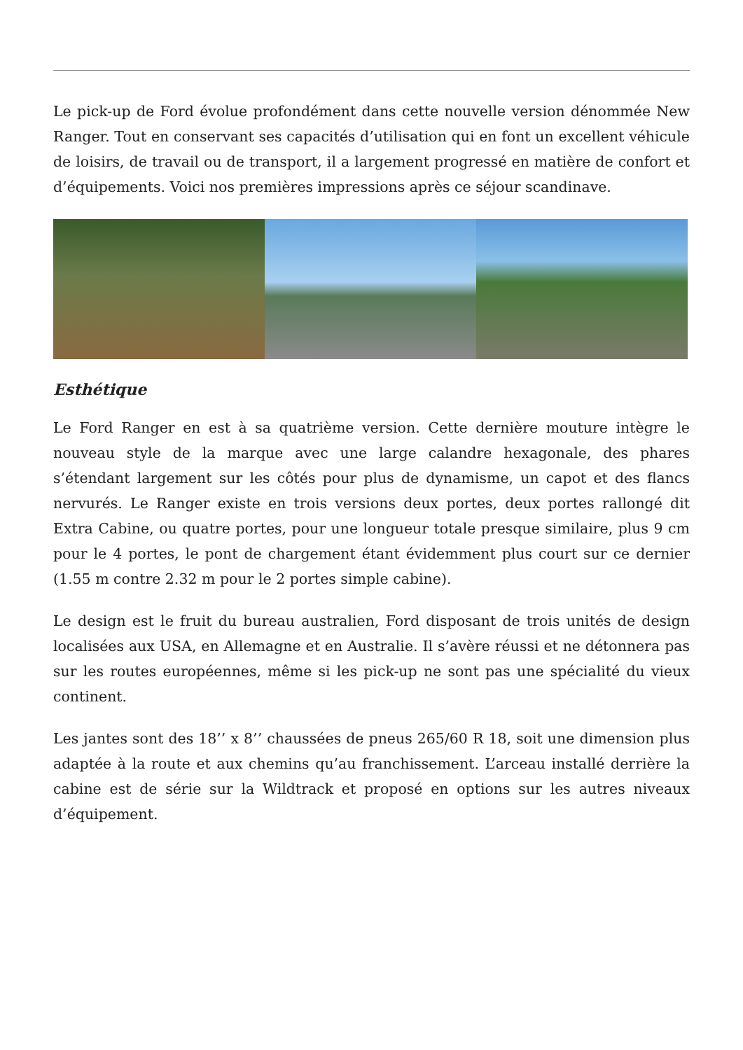Le pick-up de Ford évolue profondément dans cette nouvelle version dénommée New Ranger. Tout en conservant ses capacités d’utilisation qui en font un excellent véhicule de loisirs, de travail ou de transport, il a largement progressé en matière de confort et d’équipements. Voici nos premières impressions après ce séjour scandinave.
Esthétique
Le Ford Ranger en est à sa quatrième version. Cette dernière mouture intègre le nouveau style de la marque avec une large calandre hexagonale, des phares s’étendant largement sur les côtés pour plus de dynamisme, un capot et des flancs nervurés. Le Ranger existe en trois versions deux portes, deux portes rallongé dit Extra Cabine, ou quatre portes, pour une longueur totale presque similaire, plus 9 cm pour le 4 portes, le pont de chargement étant évidemment plus court sur ce dernier (1.55 m contre 2.32 m pour le 2 portes simple cabine).
Le design est le fruit du bureau australien, Ford disposant de trois unités de design localisées aux USA, en Allemagne et en Australie. Il s’avère réussi et ne détonnera pas sur les routes européennes, même si les pick-up ne sont pas une spécialité du vieux continent.
Les jantes sont des 18’’ x 8’’ chaussées de pneus 265/60 R 18, soit une dimension plus adaptée à la route et aux chemins qu’au franchissement. L’arceau installé derrière la cabine est de série sur la Wildtrack et proposé en options sur les autres niveaux d’équipement.